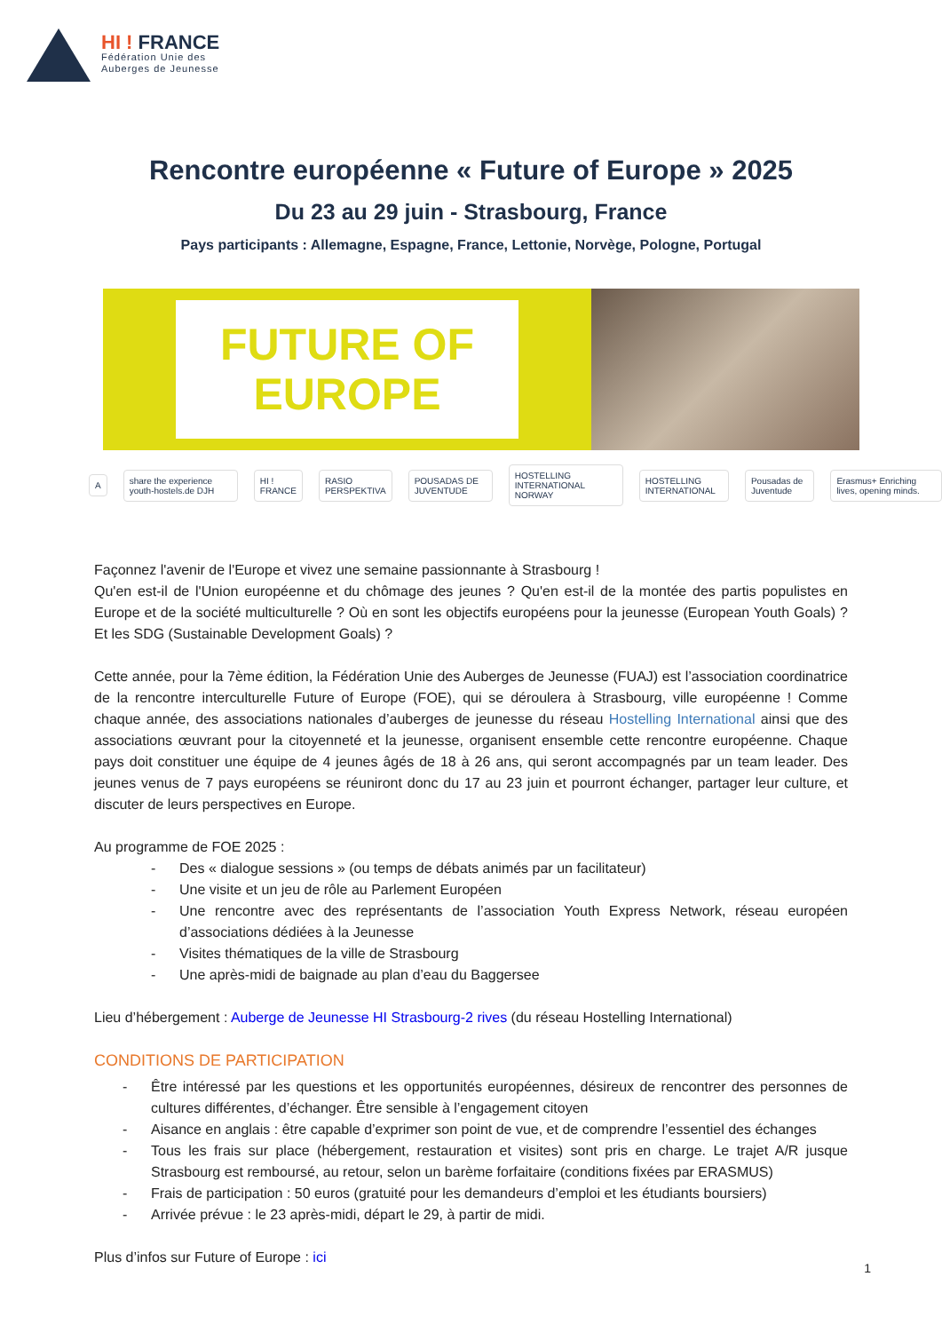HI ! FRANCE
Fédération Unie des
Auberges de Jeunesse
Rencontre européenne « Future of Europe » 2025
Du 23 au 29 juin - Strasbourg, France
Pays participants : Allemagne, Espagne, France, Lettonie, Norvège, Pologne, Portugal
FUTURE OF
EUROPE
Ashare the experience youth-hostels.de DJH HI ! FRANCE RASIO PERSPEKTIVA POUSADAS DE JUVENTUDE HOSTELLING INTERNATIONAL NORWAY HOSTELLING INTERNATIONAL Pousadas de Juventude Erasmus+ Enriching lives, opening minds.
Façonnez l'avenir de l'Europe et vivez une semaine passionnante à Strasbourg !
Qu'en est-il de l'Union européenne et du chômage des jeunes ? Qu'en est-il de la montée des partis populistes en Europe et de la société multiculturelle ? Où en sont les objectifs européens pour la jeunesse (European Youth Goals) ? Et les SDG (Sustainable Development Goals) ?
Cette année, pour la 7ème édition, la Fédération Unie des Auberges de Jeunesse (FUAJ) est l’association coordinatrice de la rencontre interculturelle Future of Europe (FOE), qui se déroulera à Strasbourg, ville européenne ! Comme chaque année, des associations nationales d’auberges de jeunesse du réseau Hostelling International ainsi que des associations œuvrant pour la citoyenneté et la jeunesse, organisent ensemble cette rencontre européenne. Chaque pays doit constituer une équipe de 4 jeunes âgés de 18 à 26 ans, qui seront accompagnés par un team leader. Des jeunes venus de 7 pays européens se réuniront donc du 17 au 23 juin et pourront échanger, partager leur culture, et discuter de leurs perspectives en Europe.
Au programme de FOE 2025 :
- Des « dialogue sessions » (ou temps de débats animés par un facilitateur)
- Une visite et un jeu de rôle au Parlement Européen
- Une rencontre avec des représentants de l’association Youth Express Network, réseau européen d’associations dédiées à la Jeunesse
- Visites thématiques de la ville de Strasbourg
- Une après-midi de baignade au plan d’eau du Baggersee
Lieu d’hébergement : Auberge de Jeunesse HI Strasbourg-2 rives (du réseau Hostelling International)
CONDITIONS DE PARTICIPATION
- Être intéressé par les questions et les opportunités européennes, désireux de rencontrer des personnes de cultures différentes, d’échanger. Être sensible à l’engagement citoyen
- Aisance en anglais : être capable d’exprimer son point de vue, et de comprendre l’essentiel des échanges
- Tous les frais sur place (hébergement, restauration et visites) sont pris en charge. Le trajet A/R jusque Strasbourg est remboursé, au retour, selon un barème forfaitaire (conditions fixées par ERASMUS)
- Frais de participation : 50 euros (gratuité pour les demandeurs d’emploi et les étudiants boursiers)
- Arrivée prévue : le 23 après-midi, départ le 29, à partir de midi.
Plus d’infos sur Future of Europe : ici
1